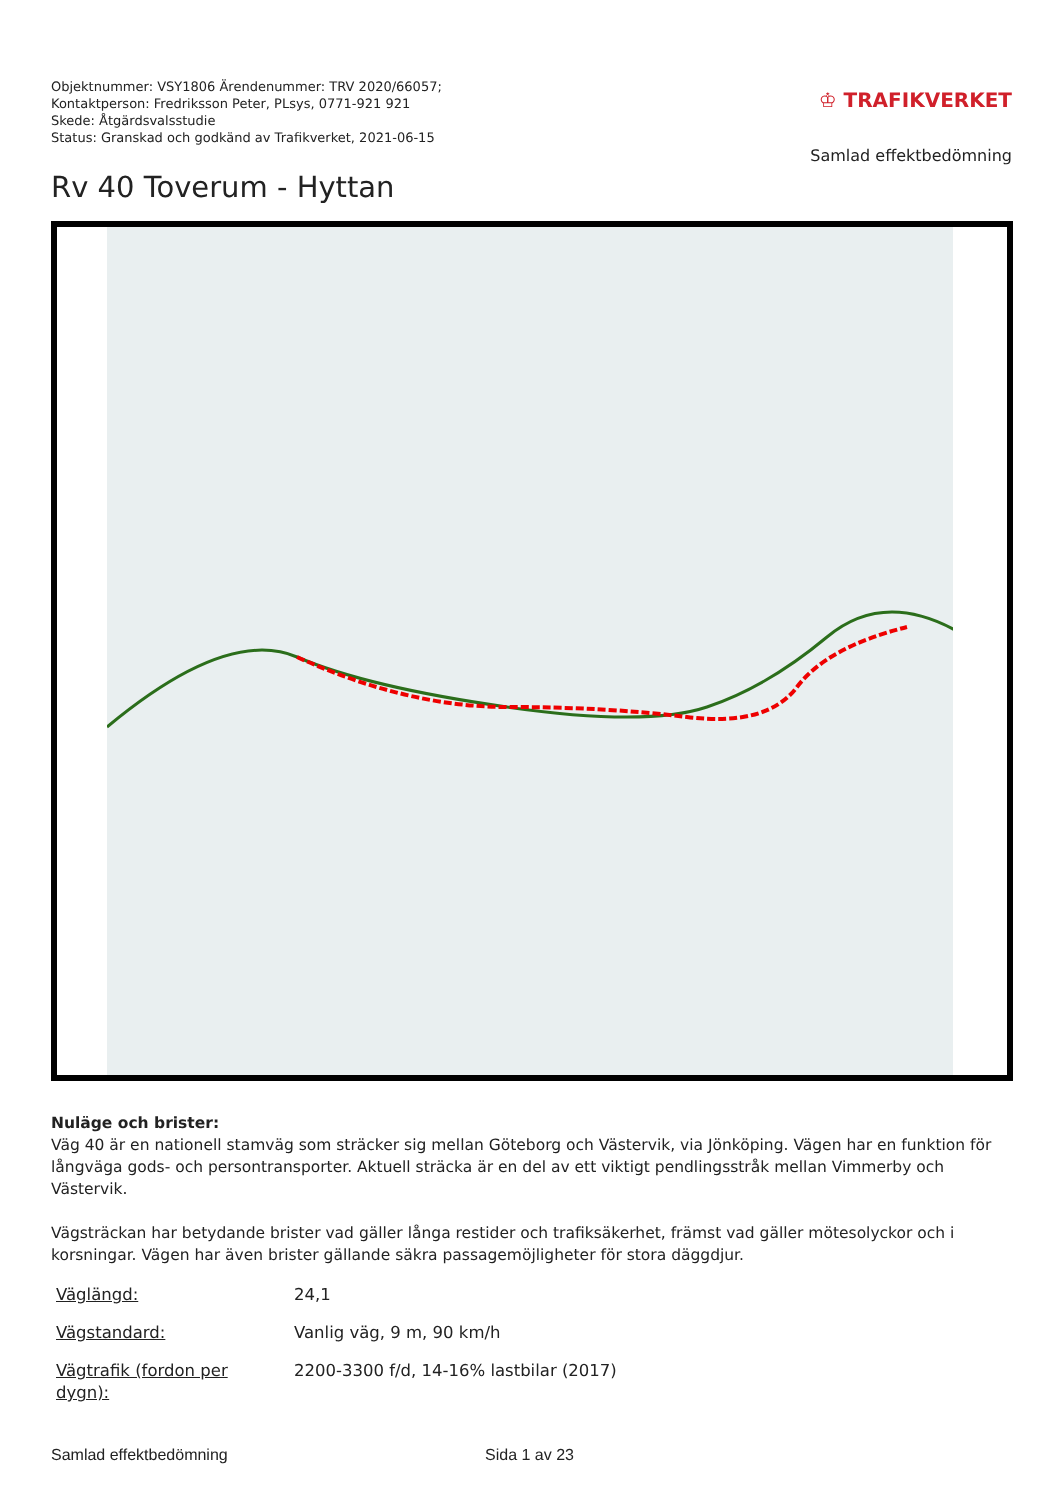Objektnummer: VSY1806 Ärendenummer: TRV 2020/66057;
Kontaktperson: Fredriksson Peter, PLsys, 0771-921 921
Skede: Åtgärdsvalsstudie
Status: Granskad och godkänd av Trafikverket, 2021-06-15
♔ TRAFIKVERKET
Samlad effektbedömning
Rv 40 Toverum - Hyttan
Nuläge och brister:
Väg 40 är en nationell stamväg som sträcker sig mellan Göteborg och Västervik, via Jönköping. Vägen har en funktion för långväga gods- och persontransporter. Aktuell sträcka är en del av ett viktigt pendlingsstråk mellan Vimmerby och Västervik.
Vägsträckan har betydande brister vad gäller långa restider och trafiksäkerhet, främst vad gäller mötesolyckor och i korsningar. Vägen har även brister gällande säkra passagemöjligheter för stora däggdjur.
| Väglängd: | 24,1 |
| Vägstandard: | Vanlig väg, 9 m, 90 km/h |
| Vägtrafik (fordon per dygn): | 2200-3300 f/d, 14-16% lastbilar (2017) |
Samlad effektbedömning Sida 1 av 23